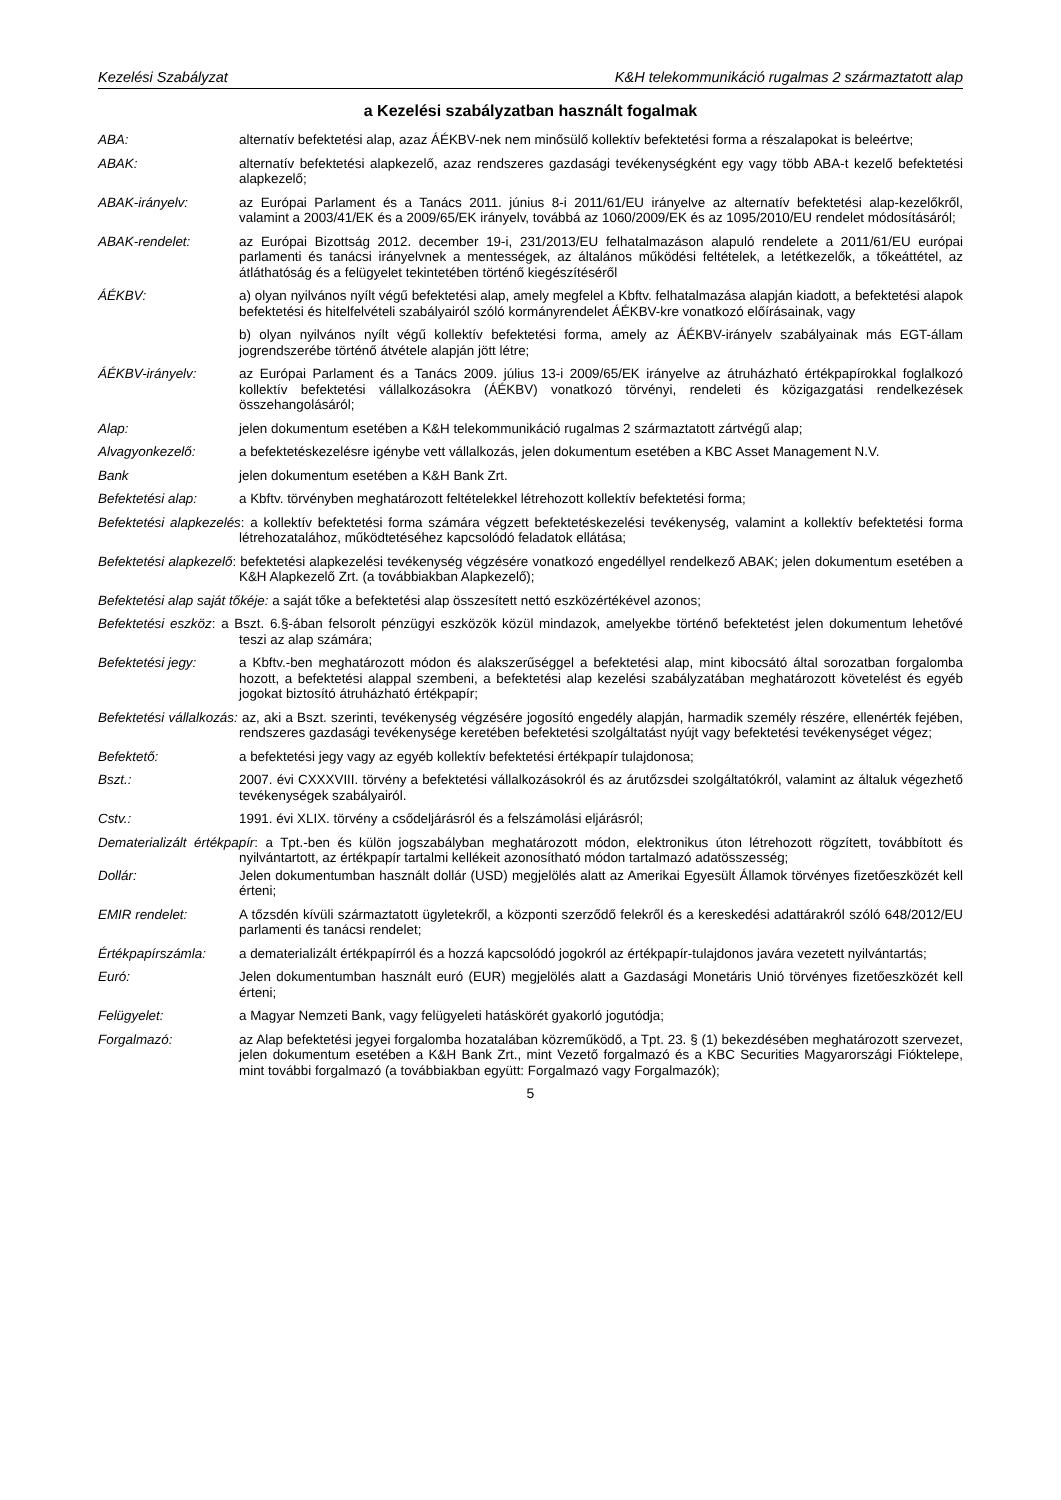Kezelési Szabályzat K&H telekommunikáció rugalmas 2 származtatott alap
a Kezelési szabályzatban használt fogalmak
ABA: alternatív befektetési alap, azaz ÁÉKBV-nek nem minősülő kollektív befektetési forma a részalapokat is beleértve;
ABAK: alternatív befektetési alapkezelő, azaz rendszeres gazdasági tevékenységként egy vagy több ABA-t kezelő befektetési alapkezelő;
ABAK-irányelv: az Európai Parlament és a Tanács 2011. június 8-i 2011/61/EU irányelve az alternatív befektetési alap-kezelőkről, valamint a 2003/41/EK és a 2009/65/EK irányelv, továbbá az 1060/2009/EK és az 1095/2010/EU rendelet módosításáról;
ABAK-rendelet: az Európai Bizottság 2012. december 19-i, 231/2013/EU felhatalmazáson alapuló rendelete a 2011/61/EU európai parlamenti és tanácsi irányelvnek a mentességek, az általános működési feltételek, a letétkezelők, a tőkeáttétel, az átláthatóság és a felügyelet tekintetében történő kiegészítéséről
ÁÉKBV: a) olyan nyilvános nyílt végű befektetési alap, amely megfelel a Kbftv. felhatalmazása alapján kiadott, a befektetési alapok befektetési és hitelfelvételi szabályairól szóló kormányrendelet ÁÉKBV-kre vonatkozó előírásainak, vagy
b) olyan nyilvános nyílt végű kollektív befektetési forma, amely az ÁÉKBV-irányelv szabályainak más EGT-állam jogrendszerébe történő átvétele alapján jött létre;
ÁÉKBV-irányelv: az Európai Parlament és a Tanács 2009. július 13-i 2009/65/EK irányelve az átruházható értékpapírokkal foglalkozó kollektív befektetési vállalkozásokra (ÁÉKBV) vonatkozó törvényi, rendeleti és közigazgatási rendelkezések összehangolásáról;
Alap: jelen dokumentum esetében a K&H telekommunikáció rugalmas 2 származtatott zártvégű alap;
Alvagyonkezelő: a befektetéskezelésre igénybe vett vállalkozás, jelen dokumentum esetében a KBC Asset Management N.V.
Bank jelen dokumentum esetében a K&H Bank Zrt.
Befektetési alap: a Kbftv. törvényben meghatározott feltételekkel létrehozott kollektív befektetési forma;
Befektetési alapkezelés: a kollektív befektetési forma számára végzett befektetéskezelési tevékenység, valamint a kollektív befektetési forma létrehozatalához, működtetéséhez kapcsolódó feladatok ellátása;
Befektetési alapkezelő: befektetési alapkezelési tevékenység végzésére vonatkozó engedéllyel rendelkező ABAK; jelen dokumentum esetében a K&H Alapkezelő Zrt. (a továbbiakban Alapkezelő);
Befektetési alap saját tőkéje: a saját tőke a befektetési alap összesített nettó eszközértékével azonos;
Befektetési eszköz: a Bszt. 6.§-ában felsorolt pénzügyi eszközök közül mindazok, amelyekbe történő befektetést jelen dokumentum lehetővé teszi az alap számára;
Befektetési jegy: a Kbftv.-ben meghatározott módon és alakszerűséggel a befektetési alap, mint kibocsátó által sorozatban forgalomba hozott, a befektetési alappal szembeni, a befektetési alap kezelési szabályzatában meghatározott követelést és egyéb jogokat biztosító átruházható értékpapír;
Befektetési vállalkozás: az, aki a Bszt. szerinti, tevékenység végzésére jogosító engedély alapján, harmadik személy részére, ellenérték fejében, rendszeres gazdasági tevékenysége keretében befektetési szolgáltatást nyújt vagy befektetési tevékenységet végez;
Befektető: a befektetési jegy vagy az egyéb kollektív befektetési értékpapír tulajdonosa;
Bszt.: 2007. évi CXXXVIII. törvény a befektetési vállalkozásokról és az árutőzsdei szolgáltatókról, valamint az általuk végezhető tevékenységek szabályairól.
Cstv.: 1991. évi XLIX. törvény a csődeljárásról és a felszámolási eljárásról;
Dematerializált értékpapír: a Tpt.-ben és külön jogszabályban meghatározott módon, elektronikus úton létrehozott rögzített, továbbított és nyilvántartott, az értékpapír tartalmi kellékeit azonosítható módon tartalmazó adatösszesség;
Dollár: Jelen dokumentumban használt dollár (USD) megjelölés alatt az Amerikai Egyesült Államok törvényes fizetőeszközét kell érteni;
EMIR rendelet: A tőzsdén kívüli származtatott ügyletekről, a központi szerződő felekről és a kereskedési adattárakról szóló 648/2012/EU parlamenti és tanácsi rendelet;
Értékpapírszámla: a dematerializált értékpapírról és a hozzá kapcsolódó jogokról az értékpapír-tulajdonos javára vezetett nyilvántartás;
Euró: Jelen dokumentumban használt euró (EUR) megjelölés alatt a Gazdasági Monetáris Unió törvényes fizetőeszközét kell érteni;
Felügyelet: a Magyar Nemzeti Bank, vagy felügyeleti hatáskörét gyakorló jogutódja;
Forgalmazó: az Alap befektetési jegyei forgalomba hozatalában közreműködő, a Tpt. 23. § (1) bekezdésében meghatározott szervezet, jelen dokumentum esetében a K&H Bank Zrt., mint Vezető forgalmazó és a KBC Securities Magyarországi Fióktelepe, mint további forgalmazó (a továbbiakban együtt: Forgalmazó vagy Forgalmazók);
5